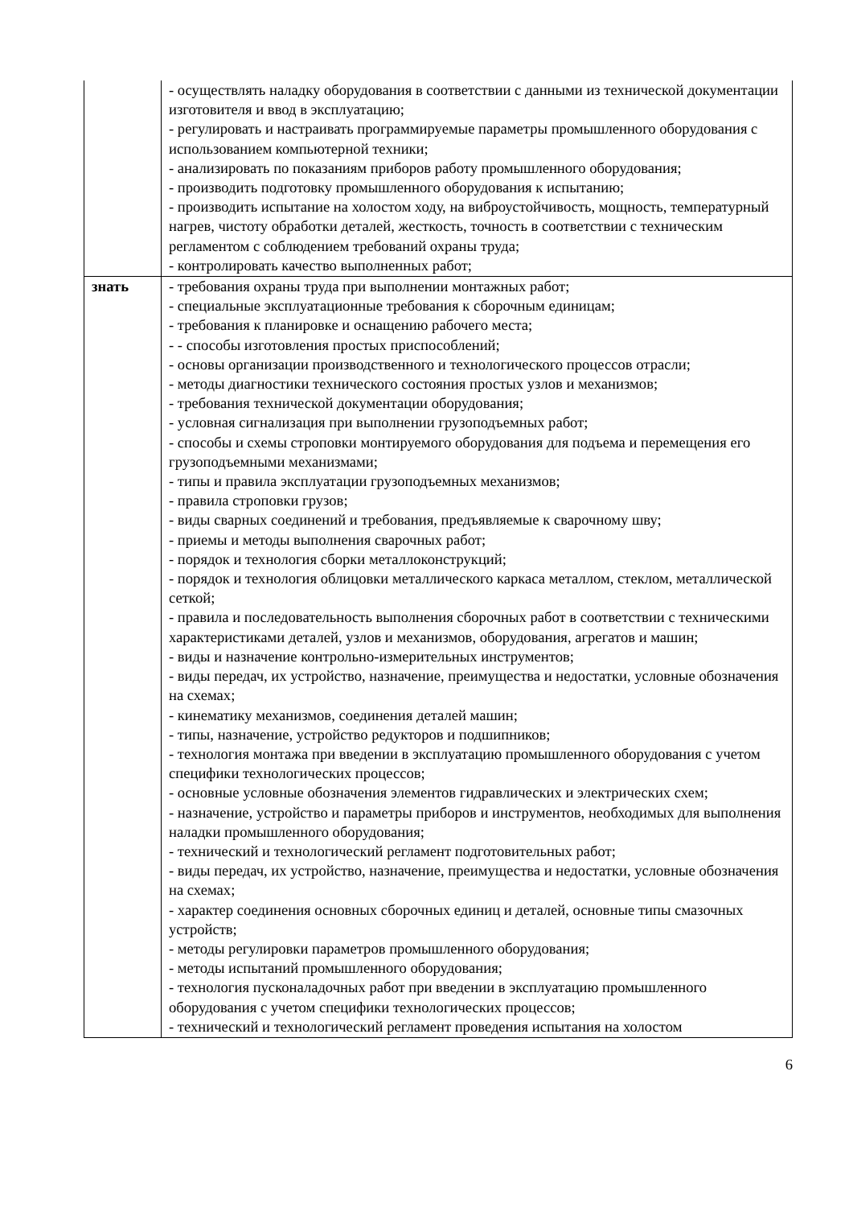| | - осуществлять наладку оборудования в соответствии с данными из технической документации изготовителя и ввод в эксплуатацию; - регулировать и настраивать программируемые параметры промышленного оборудования с использованием компьютерной техники; - анализировать по показаниям приборов работу промышленного оборудования; - производить подготовку промышленного оборудования к испытанию; - производить испытание на холостом ходу, на виброустойчивость, мощность, температурный нагрев, чистоту обработки деталей, жесткость, точность в соответствии с техническим регламентом с соблюдением требований охраны труда; - контролировать качество выполненных работ; |
| знать | - требования охраны труда при выполнении монтажных работ; - специальные эксплуатационные требования к сборочным единицам; - требования к планировке и оснащению рабочего места; - - способы изготовления простых приспособлений; - основы организации производственного и технологического процессов отрасли; - методы диагностики технического состояния простых узлов и механизмов; - требования технической документации оборудования; - условная сигнализация при выполнении грузоподъемных работ; - способы и схемы строповки монтируемого оборудования для подъема и перемещения его грузоподъемными механизмами; - типы и правила эксплуатации грузоподъемных механизмов; - правила строповки грузов; - виды сварных соединений и требования, предъявляемые к сварочному шву; - приемы и методы выполнения сварочных работ; - порядок и технология сборки металлоконструкций; - порядок и технология облицовки металлического каркаса металлом, стеклом, металлической сеткой; - правила и последовательность выполнения сборочных работ в соответствии с техническими характеристиками деталей, узлов и механизмов, оборудования, агрегатов и машин; - виды и назначение контрольно-измерительных инструментов; - виды передач, их устройство, назначение, преимущества и недостатки, условные обозначения на схемах; - кинематику механизмов, соединения деталей машин; - типы, назначение, устройство редукторов и подшипников; - технология монтажа при введении в эксплуатацию промышленного оборудования с учетом специфики технологических процессов; - основные условные обозначения элементов гидравлических и электрических схем; - назначение, устройство и параметры приборов и инструментов, необходимых для выполнения наладки промышленного оборудования; - технический и технологический регламент подготовительных работ; - виды передач, их устройство, назначение, преимущества и недостатки, условные обозначения на схемах; - характер соединения основных сборочных единиц и деталей, основные типы смазочных устройств; - методы регулировки параметров промышленного оборудования; - методы испытаний промышленного оборудования; - технология пусконаладочных работ при введении в эксплуатацию промышленного оборудования с учетом специфики технологических процессов; - технический и технологический регламент проведения испытания на холостом |
6